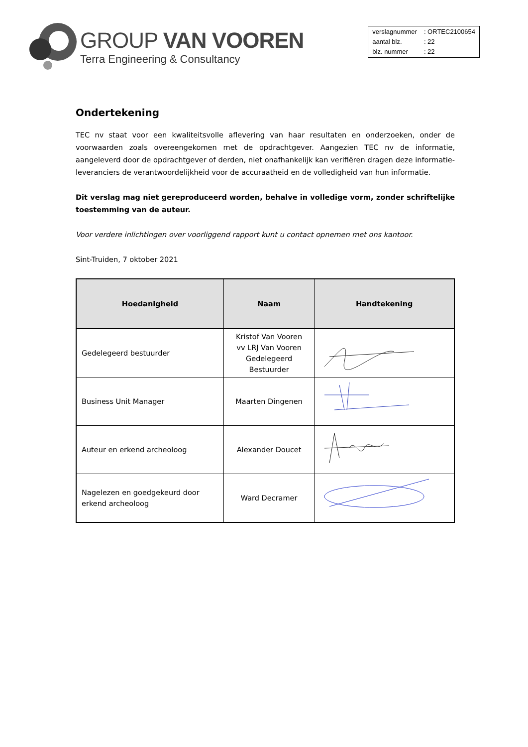GROUP VAN VOOREN
Terra Engineering & Consultancy
| verslagnummer | : ORTEC2100654 |
| aantal blz. | : 22 |
| blz. nummer | : 22 |
Ondertekening
TEC nv staat voor een kwaliteitsvolle aflevering van haar resultaten en onderzoeken, onder de voorwaarden zoals overeengekomen met de opdrachtgever. Aangezien TEC nv de informatie, aangeleverd door de opdrachtgever of derden, niet onafhankelijk kan verifiëren dragen deze informatie-leveranciers de verantwoordelijkheid voor de accuraatheid en de volledigheid van hun informatie.
Dit verslag mag niet gereproduceerd worden, behalve in volledige vorm, zonder schriftelijke toestemming van de auteur.
Voor verdere inlichtingen over voorliggend rapport kunt u contact opnemen met ons kantoor.
Sint-Truiden, 7 oktober 2021
| Hoedanigheid | Naam | Handtekening |
| --- | --- | --- |
| Gedelegeerd bestuurder | Kristof Van Vooren vv LRJ Van Vooren Gedelegeerd Bestuurder | |
| Business Unit Manager | Maarten Dingenen | |
| Auteur en erkend archeoloog | Alexander Doucet | |
| Nagelezen en goedgekeurd door erkend archeoloog | Ward Decramer | |